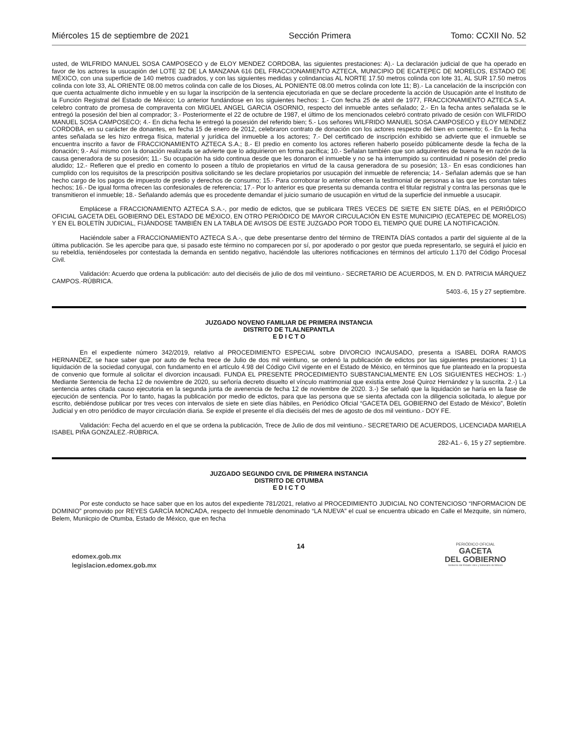Miércoles 15 de septiembre de 2021 Sección Primera Tomo: CCXII No. 52
usted, de WILFRIDO MANUEL SOSA CAMPOSECO y de ELOY MENDEZ CORDOBA, las siguientes prestaciones: A).- La declaración judicial de que ha operado en favor de los actores la usucapión del LOTE 32 DE LA MANZANA 616 DEL FRACCIONAMIENTO AZTECA, MUNICIPIO DE ECATEPEC DE MORELOS, ESTADO DE MÉXICO, con una superficie de 140 metros cuadrados, y con las siguientes medidas y colindancias AL NORTE 17.50 metros colinda con lote 31, AL SUR 17.50 metros colinda con lote 33, AL ORIENTE 08.00 metros colinda con calle de los Dioses, AL PONIENTE 08.00 metros colinda con lote 11; B).- La cancelación de la inscripción con que cuenta actualmente dicho inmueble y en su lugar la inscripción de la sentencia ejecutoriada en que se declare procedente la acción de Usucapión ante el Instituto de la Función Registral del Estado de México; Lo anterior fundándose en los siguientes hechos: 1.- Con fecha 25 de abril de 1977, FRACCIONAMIENTO AZTECA S.A. celebro contrato de promesa de compraventa con MIGUEL ANGEL GARCIA OSORNIO, respecto del inmueble antes señalado; 2.- En la fecha antes señalada se le entregó la posesión del bien al comprador; 3.- Posteriormente el 22 de octubre de 1987, el último de los mencionados celebró contrato privado de cesión con WILFRIDO MANUEL SOSA CAMPOSECO; 4.- En dicha fecha le entregó la posesión del referido bien; 5.- Los señores WILFRIDO MANUEL SOSA CAMPOSECO y ELOY MENDEZ CORDOBA, en su carácter de donantes, en fecha 15 de enero de 2012, celebraron contrato de donación con los actores respecto del bien en comento; 6.- En la fecha antes señalada se les hizo entrega física, material y jurídica del inmueble a los actores; 7.- Del certificado de inscripción exhibido se advierte que el inmueble se encuentra inscrito a favor de FRACCIONAMIENTO AZTECA S.A.; 8.- El predio en comento los actores refieren haberlo poseído públicamente desde la fecha de la donación; 9.- Así mismo con la donación realizada se advierte que lo adquirieron en forma pacífica; 10.- Señalan también que son adquirentes de buena fe en razón de la causa generadora de su posesión; 11.- Su ocupación ha sido continua desde que les donaron el inmueble y no se ha interrumpido su continuidad ni posesión del predio aludido; 12.- Refieren que el predio en comento lo poseen a título de propietarios en virtud de la causa generadora de su posesión; 13.- En esas condiciones han cumplido con los requisitos de la prescripción positiva solicitando se les declare propietarios por usucapión del inmueble de referencia; 14.- Señalan además que se han hecho cargo de los pagos de impuesto de predio y derechos de consumo; 15.- Para corroborar lo anterior ofrecen la testimonial de personas a las que les constan tales hechos; 16.- De igual forma ofrecen las confesionales de referencia; 17.- Por lo anterior es que presenta su demanda contra el titular registral y contra las personas que le transmitieron el inmueble; 18.- Señalando además que es procedente demandar el juicio sumario de usucapión en virtud de la superficie del inmueble a usucapir.
Emplácese a FRACCIONAMIENTO AZTECA S.A.-, por medio de edictos, que se publicara TRES VECES DE SIETE EN SIETE DÍAS, en el PERIÓDICO OFICIAL GACETA DEL GOBIERNO DEL ESTADO DE MÉXICO, EN OTRO PERIÓDICO DE MAYOR CIRCULACIÓN EN ESTE MUNICIPIO (ECATEPEC DE MORELOS) Y EN EL BOLETÍN JUDICIAL, FIJÁNDOSE TAMBIÉN EN LA TABLA DE AVISOS DE ESTE JUZGADO POR TODO EL TIEMPO QUE DURE LA NOTIFICACIÓN.
Haciéndole saber a FRACCIONAMIENTO AZTECA S.A.-, que debe presentarse dentro del término de TREINTA DÍAS contados a partir del siguiente al de la última publicación. Se les apercibe para que, si pasado este término no comparecen por sí, por apoderado o por gestor que pueda representarlo, se seguirá el juicio en su rebeldía, teniéndoseles por contestada la demanda en sentido negativo, haciéndole las ulteriores notificaciones en términos del artículo 1.170 del Código Procesal Civil.
Validación: Acuerdo que ordena la publicación: auto del dieciséis de julio de dos mil veintiuno.- SECRETARIO DE ACUERDOS, M. EN D. PATRICIA MÁRQUEZ CAMPOS.-RÚBRICA.
5403.-6, 15 y 27 septiembre.
JUZGADO NOVENO FAMILIAR DE PRIMERA INSTANCIA
DISTRITO DE TLALNEPANTLA
E D I C T O
En el expediente número 342/2019, relativo al PROCEDIMIENTO ESPECIAL sobre DIVORCIO INCAUSADO, presenta a ISABEL DORA RAMOS HERNANDEZ, se hace saber que por auto de fecha trece de Julio de dos mil veintiuno, se ordenó la publicación de edictos por las siguientes prestaciones: 1) La liquidación de la sociedad conyugal, con fundamento en el artículo 4.98 del Código Civil vigente en el Estado de México, en términos que fue planteado en la propuesta de convenio que formule al solicitar el divorcion incausadi. FUNDA EL PRESENTE PROCEDIMIENTO SUBSTANCIALMENTE EN LOS SIGUIENTES HECHOS: 1.-) Mediante Sentencia de fecha 12 de noviembre de 2020, su señoría decreto disuelto el vínculo matrimonial que existía entre José Quiroz Hernández y la suscrita. 2.-) La sentencia antes citada causo ejecutoria en la segunda junta de avenencia de fecha 12 de noviembre de 2020. 3.-) Se señaló que la liquidación se haría en la fase de ejecución de sentencia. Por lo tanto, hagas la publicación por medio de edictos, para que las persona que se sienta afectada con la diligencia solicitada, lo alegue por escrito, debiéndose publicar por tres veces con intervalos de siete en siete días hábiles, en Periódico Oficial “GACETA DEL GOBIERNO del Estado de México”, Boletín Judicial y en otro periódico de mayor circulación diaria. Se expide el presente el día dieciséis del mes de agosto de dos mil veintiuno.- DOY FE.
Validación: Fecha del acuerdo en el que se ordena la publicación, Trece de Julio de dos mil veintiuno.- SECRETARIO DE ACUERDOS, LICENCIADA MARIELA ISABEL PIÑA GONZALEZ.-RÚBRICA.
282-A1.- 6, 15 y 27 septiembre.
JUZGADO SEGUNDO CIVIL DE PRIMERA INSTANCIA
DISTRITO DE OTUMBA
E D I C T O
Por este conducto se hace saber que en los autos del expediente 781/2021, relativo al PROCEDIMIENTO JUDICIAL NO CONTENCIOSO “INFORMACION DE DOMINIO” promovido por REYES GARCÍA MONCADA, respecto del Inmueble denominado “LA NUEVA” el cual se encuentra ubicado en Calle el Mezquite, sin número, Belem, Muniicpio de Otumba, Estado de México, que en fecha
edomex.gob.mx
legislacion.edomex.gob.mx
14
PERIÓDICO OFICIAL
GACETA
DEL GOBIERNO
Gobierno del Estado Libre y Soberano de México